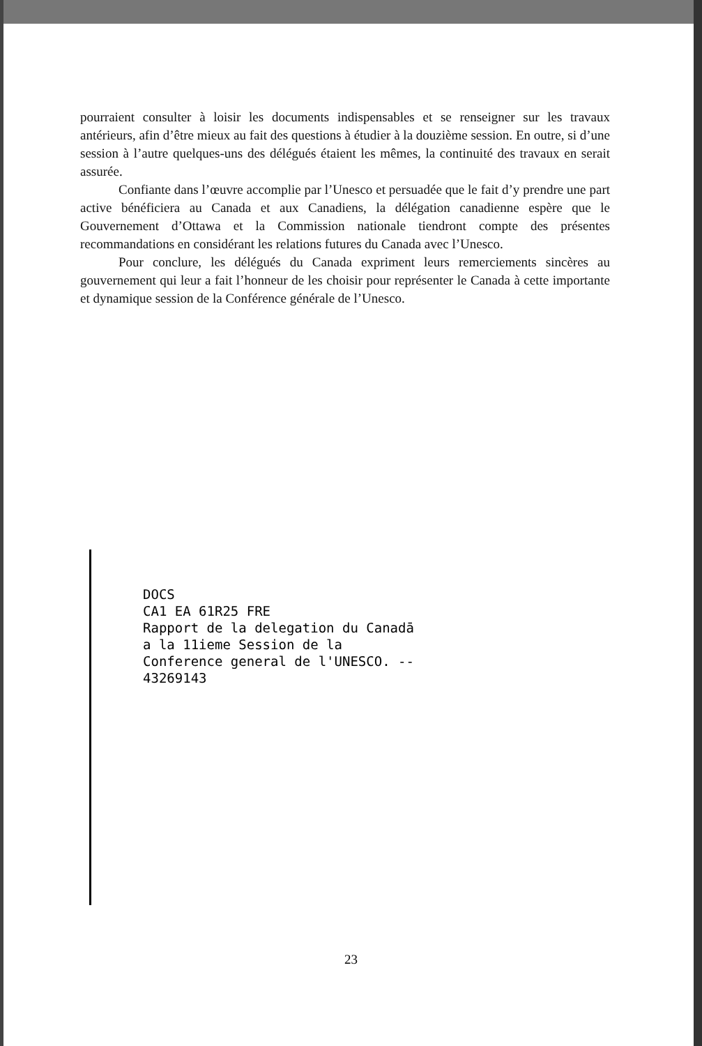pourraient consulter à loisir les documents indispensables et se renseigner sur les travaux antérieurs, afin d’être mieux au fait des questions à étudier à la douzième session. En outre, si d’une session à l’autre quelques-uns des délégués étaient les mêmes, la continuité des travaux en serait assurée.
Confiante dans l’œuvre accomplie par l’Unesco et persuadée que le fait d’y prendre une part active bénéficiera au Canada et aux Canadiens, la délégation canadienne espère que le Gouvernement d’Ottawa et la Commission nationale tiendront compte des présentes recommandations en considérant les relations futures du Canada avec l’Unesco.
Pour conclure, les délégués du Canada expriment leurs remerciements sincères au gouvernement qui leur a fait l’honneur de les choisir pour représenter le Canada à cette importante et dynamique session de la Conférence générale de l’Unesco.
DOCS CA1 EA 61R25 FRE Rapport de la delegation du Canadā a la 11ieme Session de la Conference general de l'UNESCO. -- 43269143
23